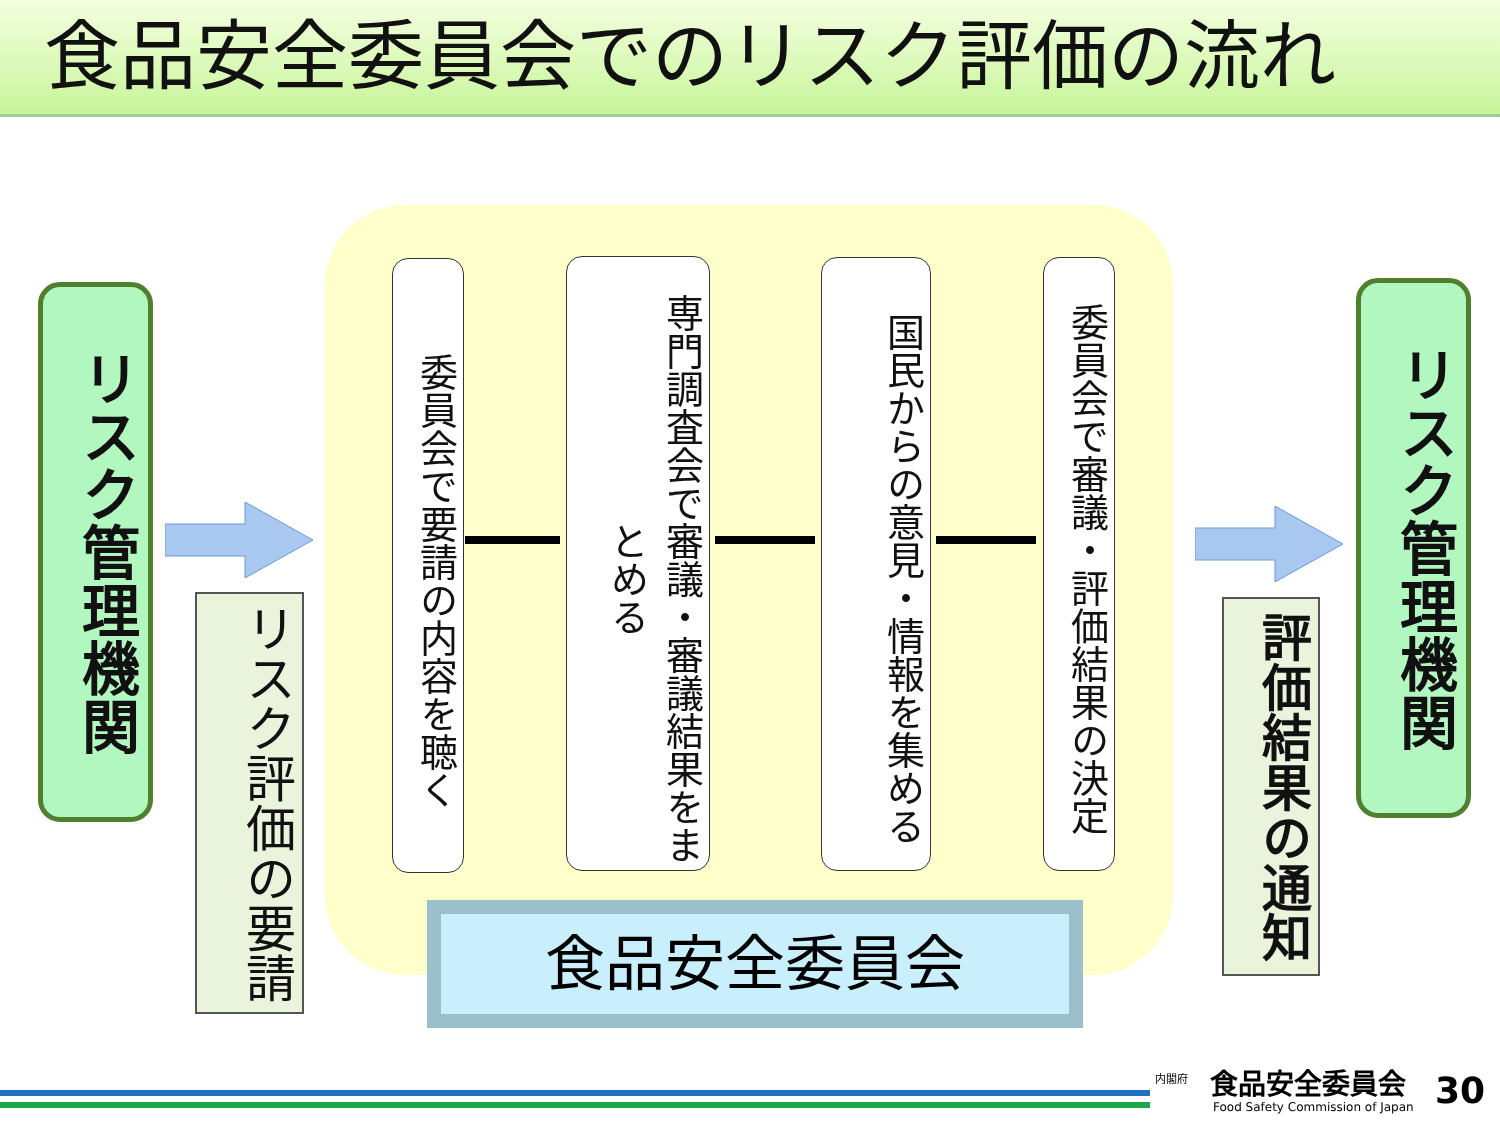食品安全委員会でのリスク評価の流れ
リスク管理機関
リスク評価の要請
委員会で要請の内容を聴く
専門調査会で審議・審議結果をまとめる
国民からの意見・情報を集める
委員会で審議・評価結果の決定
リスク管理機関
評価結果の通知
食品安全委員会
内閣府 食品安全委員会
Food Safety Commission of Japan
30